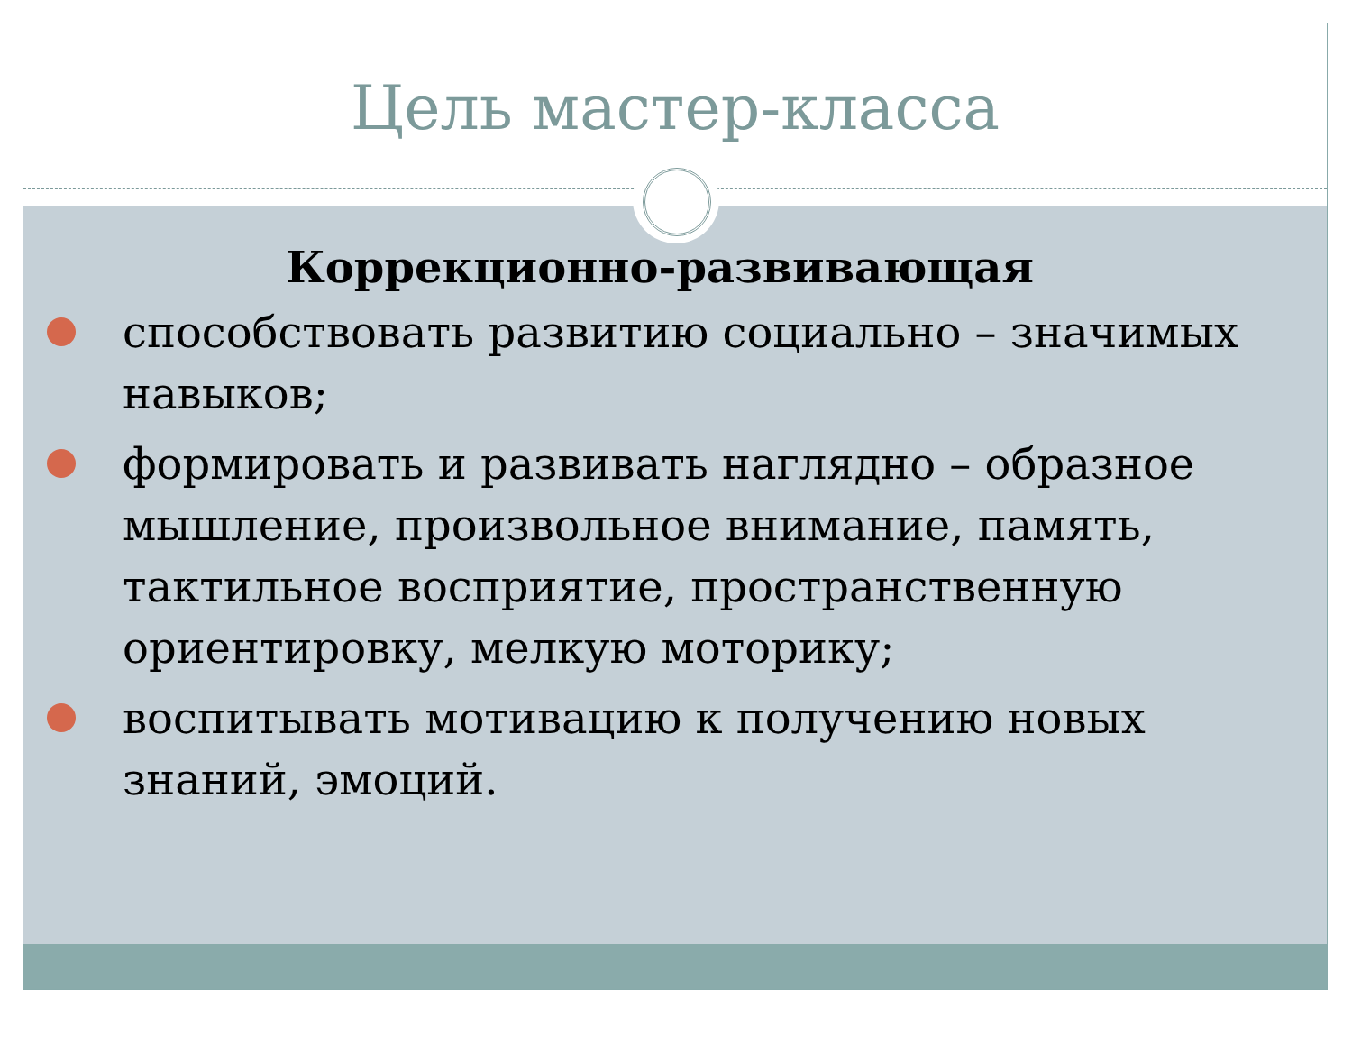Цель мастер-класса
Коррекционно-развивающая
способствовать развитию социально – значимых навыков;
формировать и развивать наглядно – образное мышление, произвольное внимание, память, тактильное восприятие, пространственную ориентировку, мелкую моторику;
воспитывать мотивацию к получению новых знаний, эмоций.